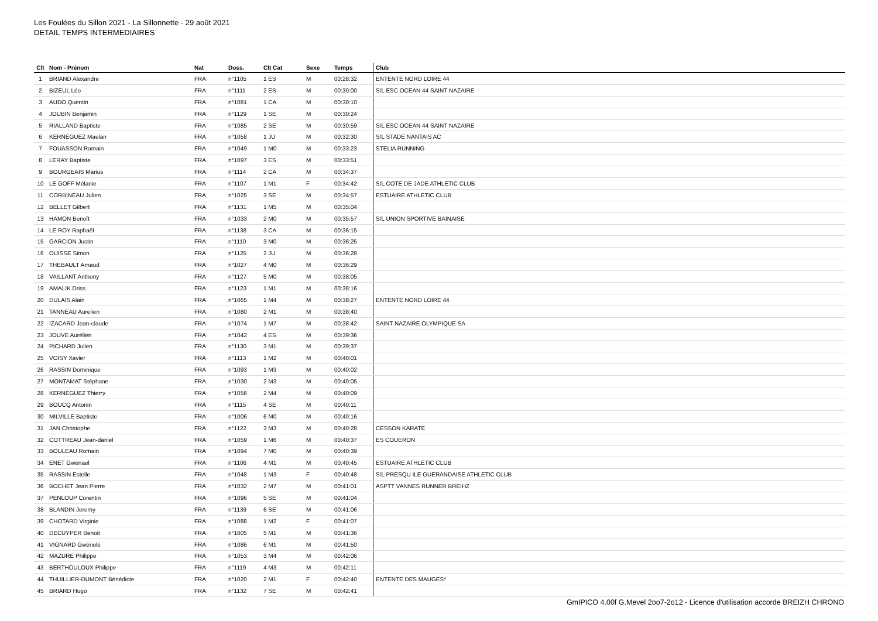Les Foulées du Sillon 2021 - La Sillonnette - 29 août 2021
DETAIL TEMPS INTERMEDIAIRES
| Clt | Nom - Prénom | Nat | Doss. | Clt Cat | Sexe | Temps | Club |
| --- | --- | --- | --- | --- | --- | --- | --- |
| 1 | BRIAND Alexandre | FRA | n°1105 | 1 ES | M | 00:28:32 | ENTENTE NORD LOIRE 44 |
| 2 | BIZEUL Léo | FRA | n°1111 | 2 ES | M | 00:30:00 | S/L ESC OCEAN 44 SAINT NAZAIRE |
| 3 | AUDO Quentin | FRA | n°1081 | 1 CA | M | 00:30:10 | |
| 4 | JOUBIN Benjamin | FRA | n°1129 | 1 SE | M | 00:30:24 | |
| 5 | RIALLAND Baptiste | FRA | n°1085 | 2 SE | M | 00:30:59 | S/L ESC OCEAN 44 SAINT NAZAIRE |
| 6 | KERNEGUEZ Maelan | FRA | n°1058 | 1 JU | M | 00:32:30 | S/L STADE NANTAIS AC |
| 7 | FOUASSON Romain | FRA | n°1049 | 1 M0 | M | 00:33:23 | STELIA RUNNING |
| 8 | LERAY Baptiste | FRA | n°1097 | 3 ES | M | 00:33:51 | |
| 9 | BOURGEAIS Marius | FRA | n°1114 | 2 CA | M | 00:34:37 | |
| 10 | LE GOFF Mélanie | FRA | n°1107 | 1 M1 | F | 00:34:42 | S/L COTE DE JADE ATHLETIC CLUB |
| 11 | CORBINEAU Julien | FRA | n°1025 | 3 SE | M | 00:34:57 | ESTUAIRE ATHLETIC CLUB |
| 12 | BELLET Gilbert | FRA | n°1131 | 1 M5 | M | 00:35:04 | |
| 13 | HAMON Benoît | FRA | n°1033 | 2 M0 | M | 00:35:57 | S/L UNION SPORTIVE BAINAISE |
| 14 | LE ROY Raphaël | FRA | n°1138 | 3 CA | M | 00:36:15 | |
| 15 | GARCION Justin | FRA | n°1110 | 3 M0 | M | 00:36:25 | |
| 16 | OUISSE Simon | FRA | n°1125 | 2 JU | M | 00:36:28 | |
| 17 | THEBAULT Arnaud | FRA | n°1027 | 4 M0 | M | 00:36:29 | |
| 18 | VAILLANT Anthony | FRA | n°1127 | 5 M0 | M | 00:38:05 | |
| 19 | AMALIK Driss | FRA | n°1123 | 1 M1 | M | 00:38:16 | |
| 20 | DULAIS Alain | FRA | n°1065 | 1 M4 | M | 00:38:27 | ENTENTE NORD LOIRE 44 |
| 21 | TANNEAU Aurelien | FRA | n°1080 | 2 M1 | M | 00:38:40 | |
| 22 | IZACARD Jean-claude | FRA | n°1074 | 1 M7 | M | 00:38:42 | SAINT NAZAIRE OLYMPIQUE SA |
| 23 | JOUVE Aurélien | FRA | n°1042 | 4 ES | M | 00:39:36 | |
| 24 | PICHARD Julien | FRA | n°1130 | 3 M1 | M | 00:39:37 | |
| 25 | VOISY Xavier | FRA | n°1113 | 1 M2 | M | 00:40:01 | |
| 26 | RASSIN Dominique | FRA | n°1093 | 1 M3 | M | 00:40:02 | |
| 27 | MONTAMAT Stéphane | FRA | n°1030 | 2 M3 | M | 00:40:05 | |
| 28 | KERNEGUEZ Thierry | FRA | n°1056 | 2 M4 | M | 00:40:09 | |
| 29 | BOUCQ Antonin | FRA | n°1115 | 4 SE | M | 00:40:11 | |
| 30 | MILVILLE Baptiste | FRA | n°1006 | 6 M0 | M | 00:40:16 | |
| 31 | JAN Christophe | FRA | n°1122 | 3 M3 | M | 00:40:28 | CESSON KARATE |
| 32 | COTTREAU Jean-daniel | FRA | n°1059 | 1 M6 | M | 00:40:37 | ES COUERON |
| 33 | BOULEAU Romain | FRA | n°1094 | 7 M0 | M | 00:40:39 | |
| 34 | ENET Gwenael | FRA | n°1106 | 4 M1 | M | 00:40:45 | ESTUAIRE ATHLETIC CLUB |
| 35 | RASSIN Estelle | FRA | n°1048 | 1 M3 | F | 00:40:48 | S/L PRESQU ILE GUERANDAISE ATHLETIC CLUB |
| 36 | BOCHET Jean Pierre | FRA | n°1032 | 2 M7 | M | 00:41:01 | ASPTT VANNES RUNNER BREIHZ |
| 37 | PENLOUP Corentin | FRA | n°1096 | 5 SE | M | 00:41:04 | |
| 38 | BLANDIN Jeremy | FRA | n°1139 | 6 SE | M | 00:41:06 | |
| 39 | CHOTARD Virginie | FRA | n°1088 | 1 M2 | F | 00:41:07 | |
| 40 | DECUYPER Benoit | FRA | n°1005 | 5 M1 | M | 00:41:36 | |
| 41 | VIGNARD Gwénolé | FRA | n°1086 | 6 M1 | M | 00:41:50 | |
| 42 | MAZURE Philippe | FRA | n°1053 | 3 M4 | M | 00:42:06 | |
| 43 | BERTHOULOUX Philippe | FRA | n°1119 | 4 M3 | M | 00:42:11 | |
| 44 | THUILLIER-DUMONT Bénédicte | FRA | n°1020 | 2 M1 | F | 00:42:40 | ENTENTE DES MAUGES* |
| 45 | BRIARD Hugo | FRA | n°1132 | 7 SE | M | 00:42:41 | |
GmIPICO 4.00f G.Mevel 2oo7-2o12 - Licence d'utilisation accorde BREIZH CHRONO